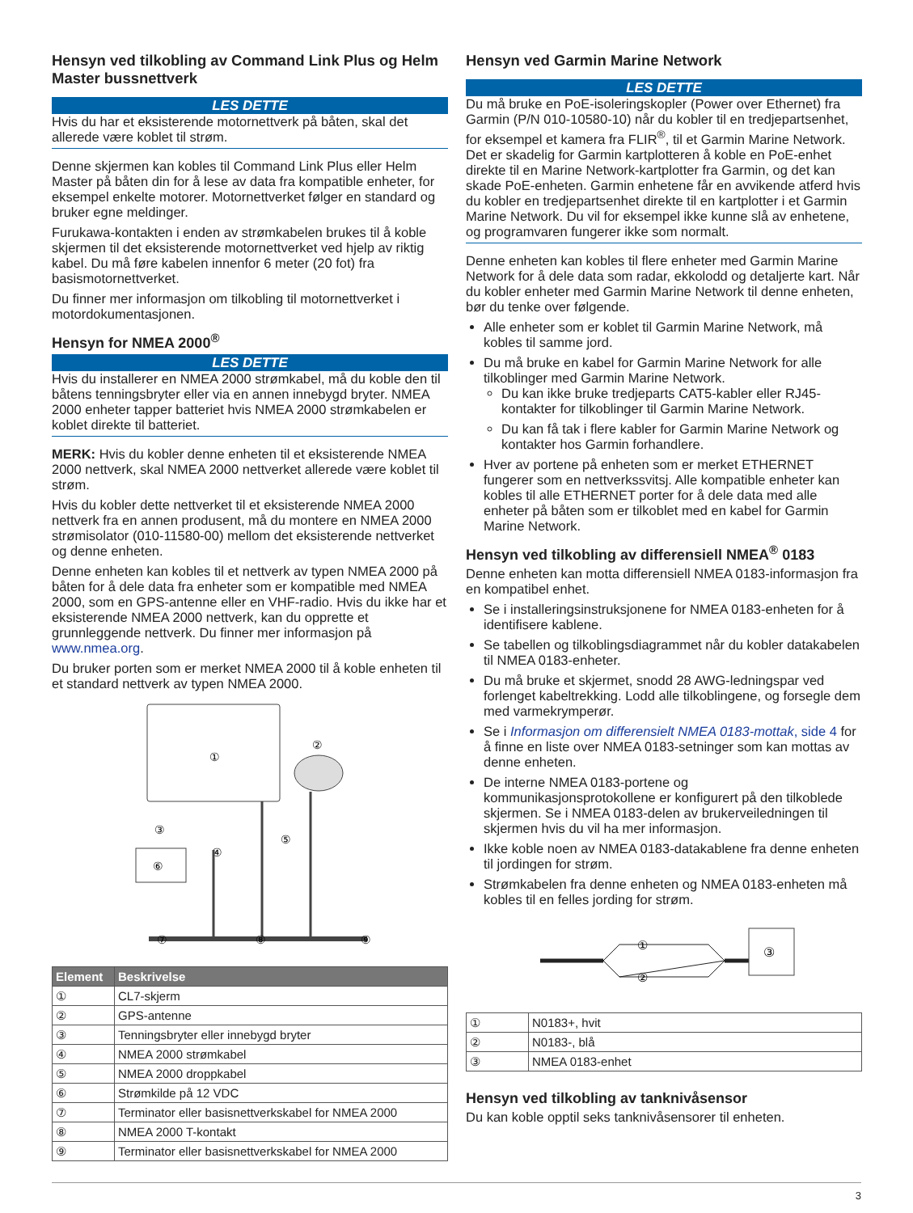Hensyn ved tilkobling av Command Link Plus og Helm Master bussnettverk
LES DETTE
Hvis du har et eksisterende motornettverk på båten, skal det allerede være koblet til strøm.
Denne skjermen kan kobles til Command Link Plus eller Helm Master på båten din for å lese av data fra kompatible enheter, for eksempel enkelte motorer. Motornettverket følger en standard og bruker egne meldinger.
Furukawa-kontakten i enden av strømkabelen brukes til å koble skjermen til det eksisterende motornettverket ved hjelp av riktig kabel. Du må føre kabelen innenfor 6 meter (20 fot) fra basismotornettverket.
Du finner mer informasjon om tilkobling til motornettverket i motordokumentasjonen.
Hensyn for NMEA 2000<sup>®</sup>
LES DETTE
Hvis du installerer en NMEA 2000 strømkabel, må du koble den til båtens tenningsbryter eller via en annen innebygd bryter. NMEA 2000 enheter tapper batteriet hvis NMEA 2000 strømkabelen er koblet direkte til batteriet.
MERK: Hvis du kobler denne enheten til et eksisterende NMEA 2000 nettverk, skal NMEA 2000 nettverket allerede være koblet til strøm.
Hvis du kobler dette nettverket til et eksisterende NMEA 2000 nettverk fra en annen produsent, må du montere en NMEA 2000 strømisolator (010-11580-00) mellom det eksisterende nettverket og denne enheten.
Denne enheten kan kobles til et nettverk av typen NMEA 2000 på båten for å dele data fra enheter som er kompatible med NMEA 2000, som en GPS-antenne eller en VHF-radio. Hvis du ikke har et eksisterende NMEA 2000 nettverk, kan du opprette et grunnleggende nettverk. Du finner mer informasjon på www.nmea.org.
Du bruker porten som er merket NMEA 2000 til å koble enheten til et standard nettverk av typen NMEA 2000.
①
②
⑥
③
④
⑤
⑦
⑧
⑨
| Element | Beskrivelse |
| --- | --- |
| ① | CL7-skjerm |
| ② | GPS-antenne |
| ③ | Tenningsbryter eller innebygd bryter |
| ④ | NMEA 2000 strømkabel |
| ⑤ | NMEA 2000 droppkabel |
| ⑥ | Strømkilde på 12 VDC |
| ⑦ | Terminator eller basisnettverkskabel for NMEA 2000 |
| ⑧ | NMEA 2000 T-kontakt |
| ⑨ | Terminator eller basisnettverkskabel for NMEA 2000 |
Hensyn ved Garmin Marine Network
LES DETTE
Du må bruke en PoE-isoleringskopler (Power over Ethernet) fra Garmin (P/N 010-10580-10) når du kobler til en tredjepartsenhet, for eksempel et kamera fra FLIR<sup>®</sup>, til et Garmin Marine Network. Det er skadelig for Garmin kartplotteren å koble en PoE-enhet direkte til en Marine Network-kartplotter fra Garmin, og det kan skade PoE-enheten. Garmin enhetene får en avvikende atferd hvis du kobler en tredjepartsenhet direkte til en kartplotter i et Garmin Marine Network. Du vil for eksempel ikke kunne slå av enhetene, og programvaren fungerer ikke som normalt.
Denne enheten kan kobles til flere enheter med Garmin Marine Network for å dele data som radar, ekkolodd og detaljerte kart. Når du kobler enheter med Garmin Marine Network til denne enheten, bør du tenke over følgende.
Alle enheter som er koblet til Garmin Marine Network, må kobles til samme jord.
Du må bruke en kabel for Garmin Marine Network for alle tilkoblinger med Garmin Marine Network.
Du kan ikke bruke tredjeparts CAT5-kabler eller RJ45-kontakter for tilkoblinger til Garmin Marine Network.
Du kan få tak i flere kabler for Garmin Marine Network og kontakter hos Garmin forhandlere.
Hver av portene på enheten som er merket ETHERNET fungerer som en nettverkssvitsj. Alle kompatible enheter kan kobles til alle ETHERNET porter for å dele data med alle enheter på båten som er tilkoblet med en kabel for Garmin Marine Network.
Hensyn ved tilkobling av differensiell NMEA<sup>®</sup> 0183
Denne enheten kan motta differensiell NMEA 0183-informasjon fra en kompatibel enhet.
Se i installeringsinstruksjonene for NMEA 0183-enheten for å identifisere kablene.
Se tabellen og tilkoblingsdiagrammet når du kobler datakabelen til NMEA 0183-enheter.
Du må bruke et skjermet, snodd 28 AWG-ledningspar ved forlenget kabeltrekking. Lodd alle tilkoblingene, og forsegle dem med varmekrymperør.
Se i Informasjon om differensielt NMEA 0183-mottak, side 4 for å finne en liste over NMEA 0183-setninger som kan mottas av denne enheten.
De interne NMEA 0183-portene og kommunikasjonsprotokollene er konfigurert på den tilkoblede skjermen. Se i NMEA 0183-delen av brukerveiledningen til skjermen hvis du vil ha mer informasjon.
Ikke koble noen av NMEA 0183-datakablene fra denne enheten til jordingen for strøm.
Strømkabelen fra denne enheten og NMEA 0183-enheten må kobles til en felles jording for strøm.
③
①
②
| ① | N0183+, hvit |
| ② | N0183-, blå |
| ③ | NMEA 0183-enhet |
Hensyn ved tilkobling av tanknivåsensor
Du kan koble opptil seks tanknivåsensorer til enheten.
3